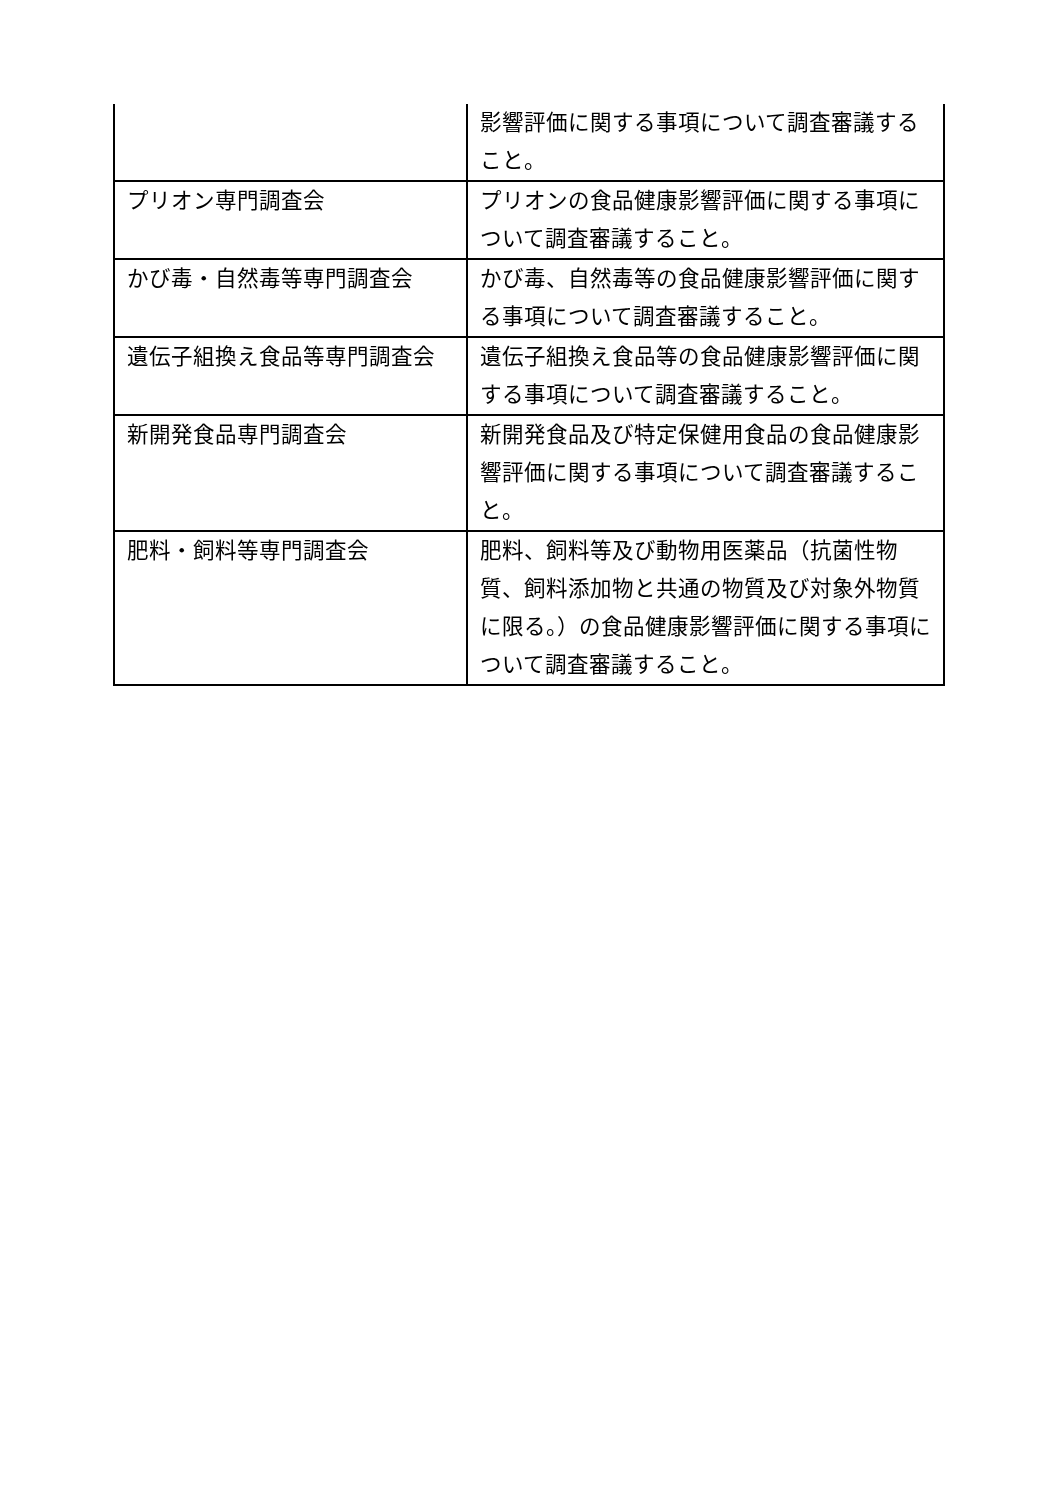| | 影響評価に関する事項について調査審議すること。 |
| プリオン専門調査会 | プリオンの食品健康影響評価に関する事項について調査審議すること。 |
| かび毒・自然毒等専門調査会 | かび毒、自然毒等の食品健康影響評価に関する事項について調査審議すること。 |
| 遺伝子組換え食品等専門調査会 | 遺伝子組換え食品等の食品健康影響評価に関する事項について調査審議すること。 |
| 新開発食品専門調査会 | 新開発食品及び特定保健用食品の食品健康影響評価に関する事項について調査審議すること。 |
| 肥料・飼料等専門調査会 | 肥料、飼料等及び動物用医薬品（抗菌性物質、飼料添加物と共通の物質及び対象外物質に限る。）の食品健康影響評価に関する事項について調査審議すること。 |